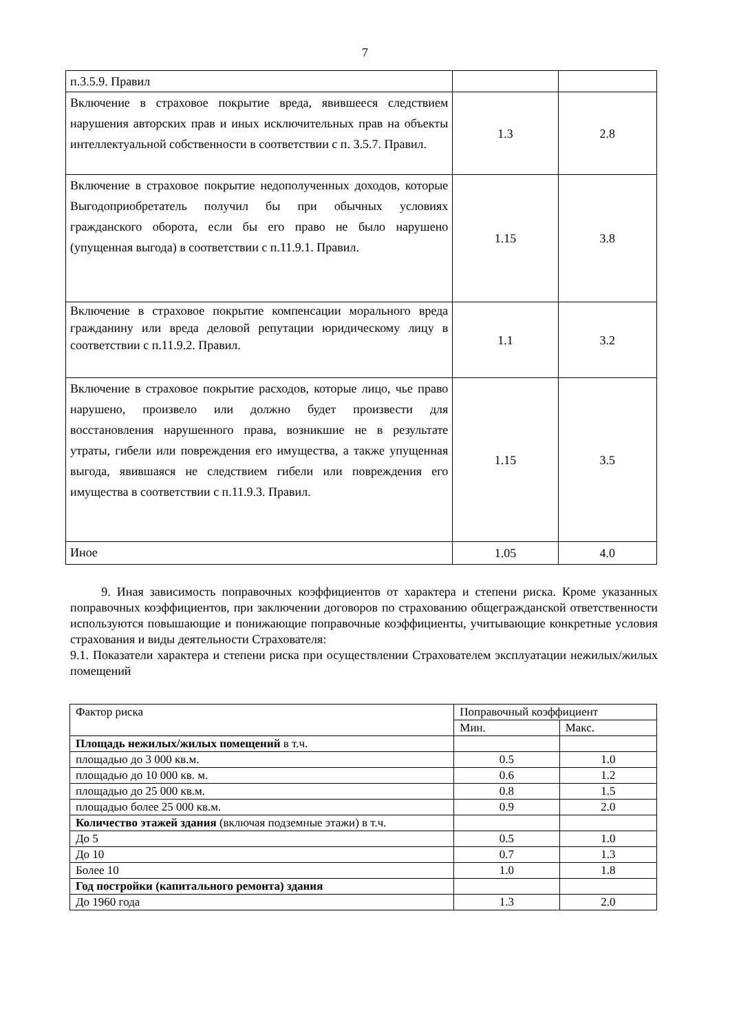7
| п.3.5.9. Правил | | |
| Включение в страховое покрытие вреда, явившееся следствием нарушения авторских прав и иных исключительных прав на объекты интеллектуальной собственности в соответствии с п. 3.5.7. Правил. | 1.3 | 2.8 |
| Включение в страховое покрытие недополученных доходов, которые Выгодоприобретатель получил бы при обычных условиях гражданского оборота, если бы его право не было нарушено (упущенная выгода) в соответствии с п.11.9.1. Правил. | 1.15 | 3.8 |
| Включение в страховое покрытие компенсации морального вреда гражданину или вреда деловой репутации юридическому лицу в соответствии с п.11.9.2. Правил. | 1.1 | 3.2 |
| Включение в страховое покрытие расходов, которые лицо, чье право нарушено, произвело или должно будет произвести для восстановления нарушенного права, возникшие не в результате утраты, гибели или повреждения его имущества, а также упущенная выгода, явившаяся не следствием гибели или повреждения его имущества в соответствии с п.11.9.3. Правил. | 1.15 | 3.5 |
| Иное | 1.05 | 4.0 |
9. Иная зависимость поправочных коэффициентов от характера и степени риска. Кроме указанных поправочных коэффициентов, при заключении договоров по страхованию общегражданской ответственности используются повышающие и понижающие поправочные коэффициенты, учитывающие конкретные условия страхования и виды деятельности Страхователя:
9.1. Показатели характера и степени риска при осуществлении Страхователем эксплуатации нежилых/жилых помещений
| Фактор риска | Поправочный коэффициент | |
| | Мин. | Макс. |
| Площадь нежилых/жилых помещений в т.ч. | | |
| площадью до 3 000 кв.м. | 0.5 | 1.0 |
| площадью до 10 000 кв. м. | 0.6 | 1.2 |
| площадью до 25 000 кв.м. | 0.8 | 1.5 |
| площадью более 25 000 кв.м. | 0.9 | 2.0 |
| Количество этажей здания (включая подземные этажи) в т.ч. | | |
| До 5 | 0.5 | 1.0 |
| До 10 | 0.7 | 1.3 |
| Более 10 | 1.0 | 1.8 |
| Год постройки (капитального ремонта) здания | | |
| До 1960 года | 1.3 | 2.0 |